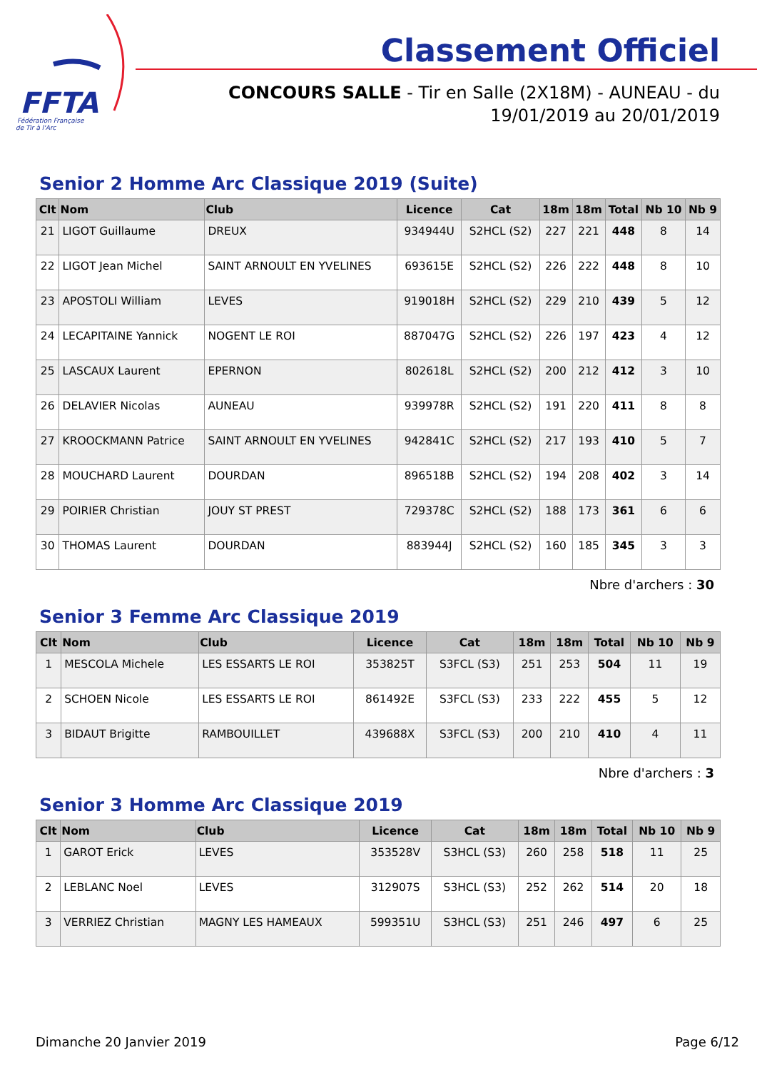FFTA
Fédération Française
de Tir à l'Arc
Classement Officiel
CONCOURS SALLE - Tir en Salle (2X18M) - AUNEAU - du 19/01/2019 au 20/01/2019
Senior 2 Homme Arc Classique 2019 (Suite)
| Clt | Nom | Club | Licence | Cat | 18m | 18m | Total | Nb 10 | Nb 9 |
| --- | --- | --- | --- | --- | --- | --- | --- | --- | --- |
| 21 | LIGOT Guillaume | DREUX | 934944U | S2HCL (S2) | 227 | 221 | 448 | 8 | 14 |
| 22 | LIGOT Jean Michel | SAINT ARNOULT EN YVELINES | 693615E | S2HCL (S2) | 226 | 222 | 448 | 8 | 10 |
| 23 | APOSTOLI William | LEVES | 919018H | S2HCL (S2) | 229 | 210 | 439 | 5 | 12 |
| 24 | LECAPITAINE Yannick | NOGENT LE ROI | 887047G | S2HCL (S2) | 226 | 197 | 423 | 4 | 12 |
| 25 | LASCAUX Laurent | EPERNON | 802618L | S2HCL (S2) | 200 | 212 | 412 | 3 | 10 |
| 26 | DELAVIER Nicolas | AUNEAU | 939978R | S2HCL (S2) | 191 | 220 | 411 | 8 | 8 |
| 27 | KROOCKMANN Patrice | SAINT ARNOULT EN YVELINES | 942841C | S2HCL (S2) | 217 | 193 | 410 | 5 | 7 |
| 28 | MOUCHARD Laurent | DOURDAN | 896518B | S2HCL (S2) | 194 | 208 | 402 | 3 | 14 |
| 29 | POIRIER Christian | JOUY ST PREST | 729378C | S2HCL (S2) | 188 | 173 | 361 | 6 | 6 |
| 30 | THOMAS Laurent | DOURDAN | 883944J | S2HCL (S2) | 160 | 185 | 345 | 3 | 3 |
Nbre d'archers : 30
Senior 3 Femme Arc Classique 2019
| Clt | Nom | Club | Licence | Cat | 18m | 18m | Total | Nb 10 | Nb 9 |
| --- | --- | --- | --- | --- | --- | --- | --- | --- | --- |
| 1 | MESCOLA Michele | LES ESSARTS LE ROI | 353825T | S3FCL (S3) | 251 | 253 | 504 | 11 | 19 |
| 2 | SCHOEN Nicole | LES ESSARTS LE ROI | 861492E | S3FCL (S3) | 233 | 222 | 455 | 5 | 12 |
| 3 | BIDAUT Brigitte | RAMBOUILLET | 439688X | S3FCL (S3) | 200 | 210 | 410 | 4 | 11 |
Nbre d'archers : 3
Senior 3 Homme Arc Classique 2019
| Clt | Nom | Club | Licence | Cat | 18m | 18m | Total | Nb 10 | Nb 9 |
| --- | --- | --- | --- | --- | --- | --- | --- | --- | --- |
| 1 | GAROT Erick | LEVES | 353528V | S3HCL (S3) | 260 | 258 | 518 | 11 | 25 |
| 2 | LEBLANC Noel | LEVES | 312907S | S3HCL (S3) | 252 | 262 | 514 | 20 | 18 |
| 3 | VERRIEZ Christian | MAGNY LES HAMEAUX | 599351U | S3HCL (S3) | 251 | 246 | 497 | 6 | 25 |
Dimanche 20 Janvier 2019 Page 6/12